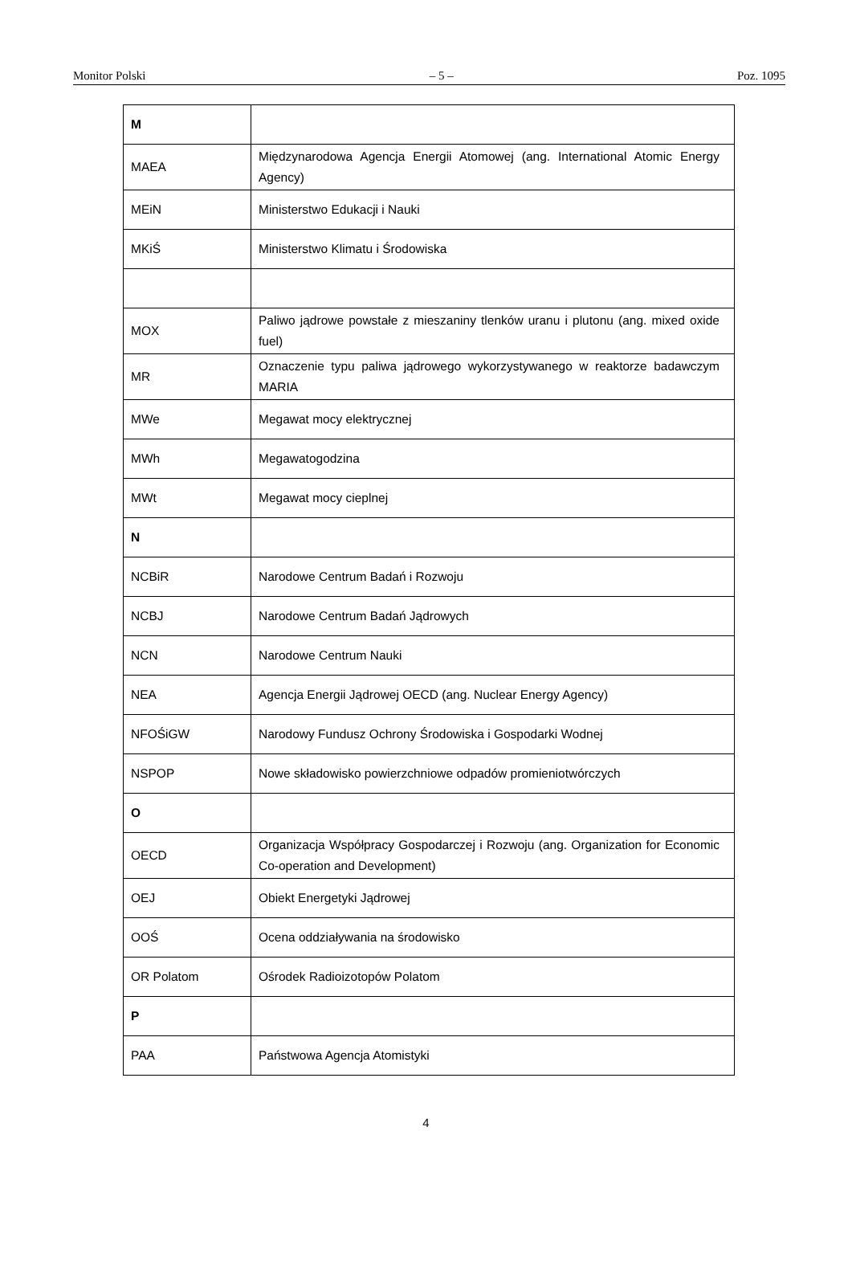Monitor Polski – 5 – Poz. 1095
| M | |
| MAEA | Międzynarodowa Agencja Energii Atomowej (ang. International Atomic Energy Agency) |
| MEiN | Ministerstwo Edukacji i Nauki |
| MKiŚ | Ministerstwo Klimatu i Środowiska |
| MOX | Paliwo jądrowe powstałe z mieszaniny tlenków uranu i plutonu (ang. mixed oxide fuel) |
| MR | Oznaczenie typu paliwa jądrowego wykorzystywanego w reaktorze badawczym MARIA |
| MWe | Megawat mocy elektrycznej |
| MWh | Megawatogodzina |
| MWt | Megawat mocy cieplnej |
| N | |
| NCBiR | Narodowe Centrum Badań i Rozwoju |
| NCBJ | Narodowe Centrum Badań Jądrowych |
| NCN | Narodowe Centrum Nauki |
| NEA | Agencja Energii Jądrowej OECD (ang. Nuclear Energy Agency) |
| NFOŚiGW | Narodowy Fundusz Ochrony Środowiska i Gospodarki Wodnej |
| NSPOP | Nowe składowisko powierzchniowe odpadów promieniotwórczych |
| O | |
| OECD | Organizacja Współpracy Gospodarczej i Rozwoju (ang. Organization for Economic Co-operation and Development) |
| OEJ | Obiekt Energetyki Jądrowej |
| OOŚ | Ocena oddziaływania na środowisko |
| OR Polatom | Ośrodek Radioizotopów Polatom |
| P | |
| PAA | Państwowa Agencja Atomistyki |
4